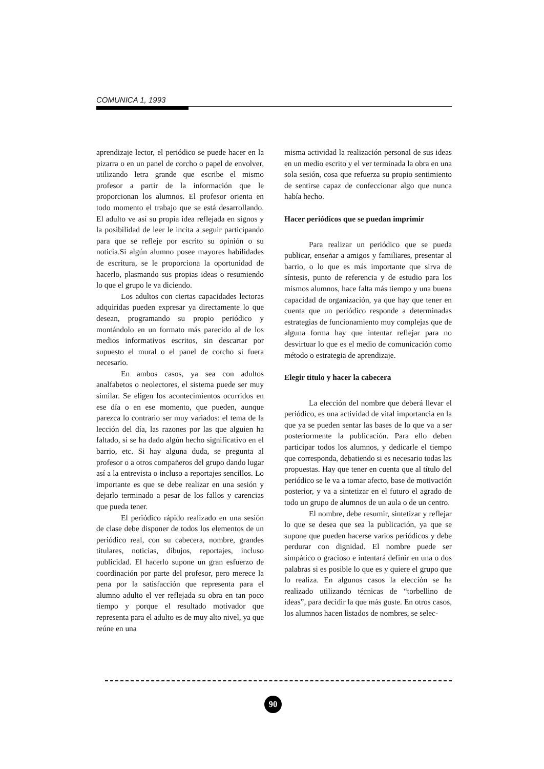COMUNICA 1, 1993
aprendizaje lector, el periódico se puede hacer en la pizarra o en un panel de corcho o papel de envolver, utilizando letra grande que escribe el mismo profesor a partir de la información que le proporcionan los alumnos. El profesor orienta en todo momento el trabajo que se está desarrollando. El adulto ve así su propia idea reflejada en signos y la posibilidad de leer le incita a seguir participando para que se refleje por escrito su opinión o su noticia.Si algún alumno posee mayores habilidades de escritura, se le proporciona la oportunidad de hacerlo, plasmando sus propias ideas o resumiendo lo que el grupo le va diciendo.
Los adultos con ciertas capacidades lectoras adquiridas pueden expresar ya directamente lo que desean, programando su propio periódico y montándolo en un formato más parecido al de los medios informativos escritos, sin descartar por supuesto el mural o el panel de corcho si fuera necesario.
En ambos casos, ya sea con adultos analfabetos o neolectores, el sistema puede ser muy similar. Se eligen los acontecimientos ocurridos en ese día o en ese momento, que pueden, aunque parezca lo contrario ser muy variados: el tema de la lección del día, las razones por las que alguien ha faltado, si se ha dado algún hecho significativo en el barrio, etc. Si hay alguna duda, se pregunta al profesor o a otros compañeros del grupo dando lugar así a la entrevista o incluso a reportajes sencillos. Lo importante es que se debe realizar en una sesión y dejarlo terminado a pesar de los fallos y carencias que pueda tener.
El periódico rápido realizado en una sesión de clase debe disponer de todos los elementos de un periódico real, con su cabecera, nombre, grandes titulares, noticias, dibujos, reportajes, incluso publicidad. El hacerlo supone un gran esfuerzo de coordinación por parte del profesor, pero merece la pena por la satisfacción que representa para el alumno adulto el ver reflejada su obra en tan poco tiempo y porque el resultado motivador que representa para el adulto es de muy alto nivel, ya que reúne en una
misma actividad la realización personal de sus ideas en un medio escrito y el ver terminada la obra en una sola sesión, cosa que refuerza su propio sentimiento de sentirse capaz de confeccionar algo que nunca había hecho.
Hacer periódicos que se puedan imprimir
Para realizar un periódico que se pueda publicar, enseñar a amigos y familiares, presentar al barrio, o lo que es más importante que sirva de síntesis, punto de referencia y de estudio para los mismos alumnos, hace falta más tiempo y una buena capacidad de organización, ya que hay que tener en cuenta que un periódico responde a determinadas estrategias de funcionamiento muy complejas que de alguna forma hay que intentar reflejar para no desvirtuar lo que es el medio de comunicación como método o estrategia de aprendizaje.
Elegir titulo y hacer la cabecera
La elección del nombre que deberá llevar el periódico, es una actividad de vital importancia en la que ya se pueden sentar las bases de lo que va a ser posteriormente la publicación. Para ello deben participar todos los alumnos, y dedicarle el tiempo que corresponda, debatiendo si es necesario todas las propuestas. Hay que tener en cuenta que al título del periódico se le va a tomar afecto, base de motivación posterior, y va a sintetizar en el futuro el agrado de todo un grupo de alumnos de un aula o de un centro.
El nombre, debe resumir, sintetizar y reflejar lo que se desea que sea la publicación, ya que se supone que pueden hacerse varios periódicos y debe perdurar con dignidad. El nombre puede ser simpático o gracioso e intentará definir en una o dos palabras si es posible lo que es y quiere el grupo que lo realiza. En algunos casos la elección se ha realizado utilizando técnicas de “torbellino de ideas”, para decidir la que más guste. En otros casos, los alumnos hacen listados de nombres, se selec-
90